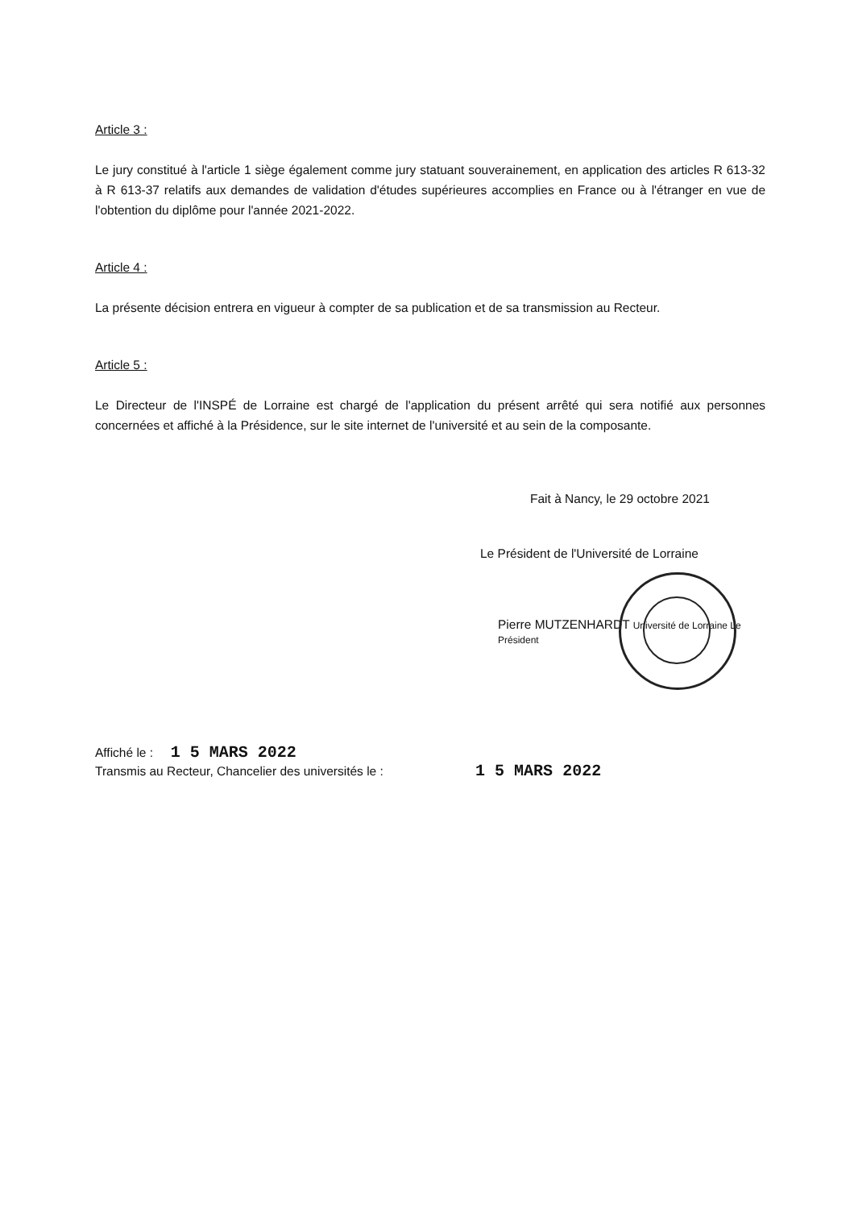Article 3 :
Le jury constitué à l'article 1 siège également comme jury statuant souverainement, en application des articles R 613-32 à R 613-37 relatifs aux demandes de validation d'études supérieures accomplies en France ou à l'étranger en vue de l'obtention du diplôme pour l'année 2021-2022.
Article 4 :
La présente décision entrera en vigueur à compter de sa publication et de sa transmission au Recteur.
Article 5 :
Le Directeur de l'INSPÉ de Lorraine est chargé de l'application du présent arrêté qui sera notifié aux personnes concernées et affiché à la Présidence, sur le site internet de l'université et au sein de la composante.
Fait à Nancy, le 29 octobre 2021
Le Président de l'Université de Lorraine
Pierre MUTZENHARDT Université de Lorraine Le Président
Affiché le : 1 5 MARS 2022
Transmis au Recteur, Chancelier des universités le : 1 5 MARS 2022